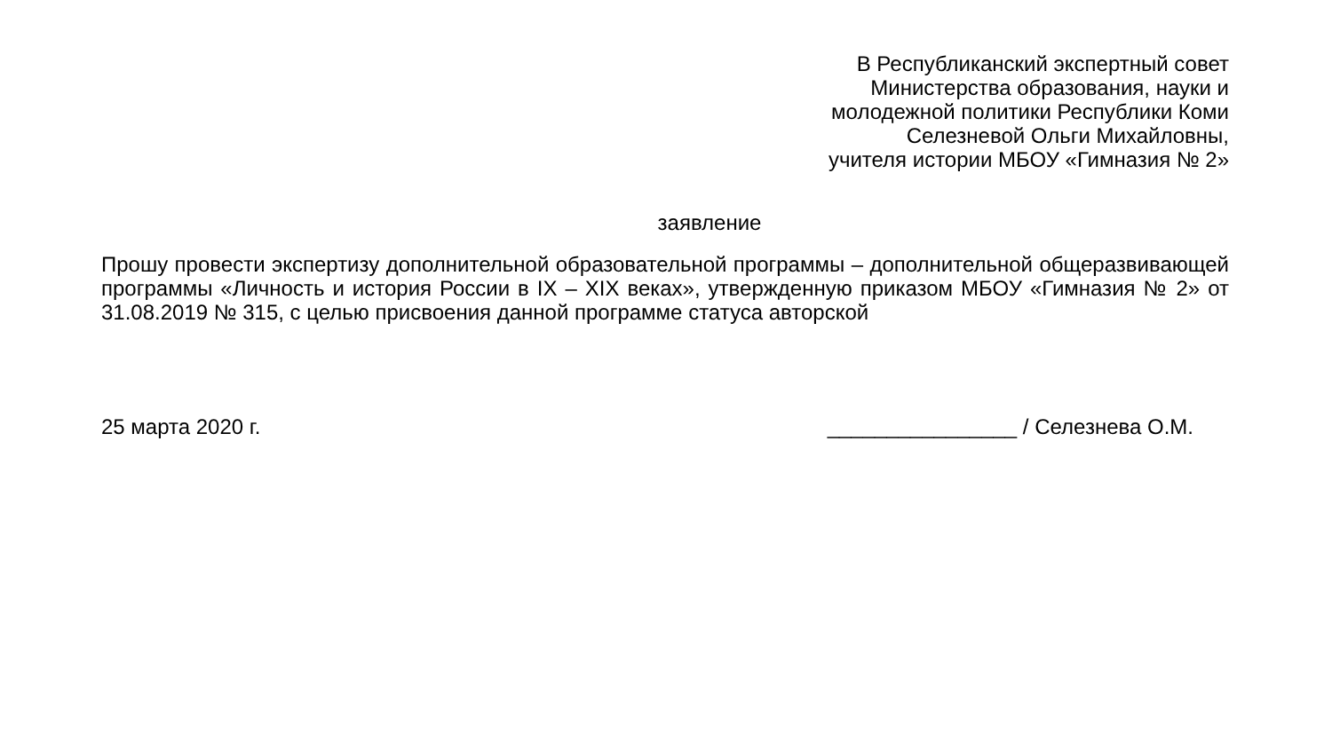В Республиканский экспертный совет
Министерства образования, науки и
молодежной политики Республики Коми
Селезневой Ольги Михайловны,
учителя истории МБОУ «Гимназия № 2»
заявление
Прошу провести экспертизу дополнительной образовательной программы – дополнительной общеразвивающей программы «Личность и история России в IX – XIX веках», утвержденную приказом МБОУ «Гимназия № 2» от 31.08.2019 № 315, с целью присвоения данной программе статуса авторской
25 марта 2020 г. ________________ / Селезнева О.М.